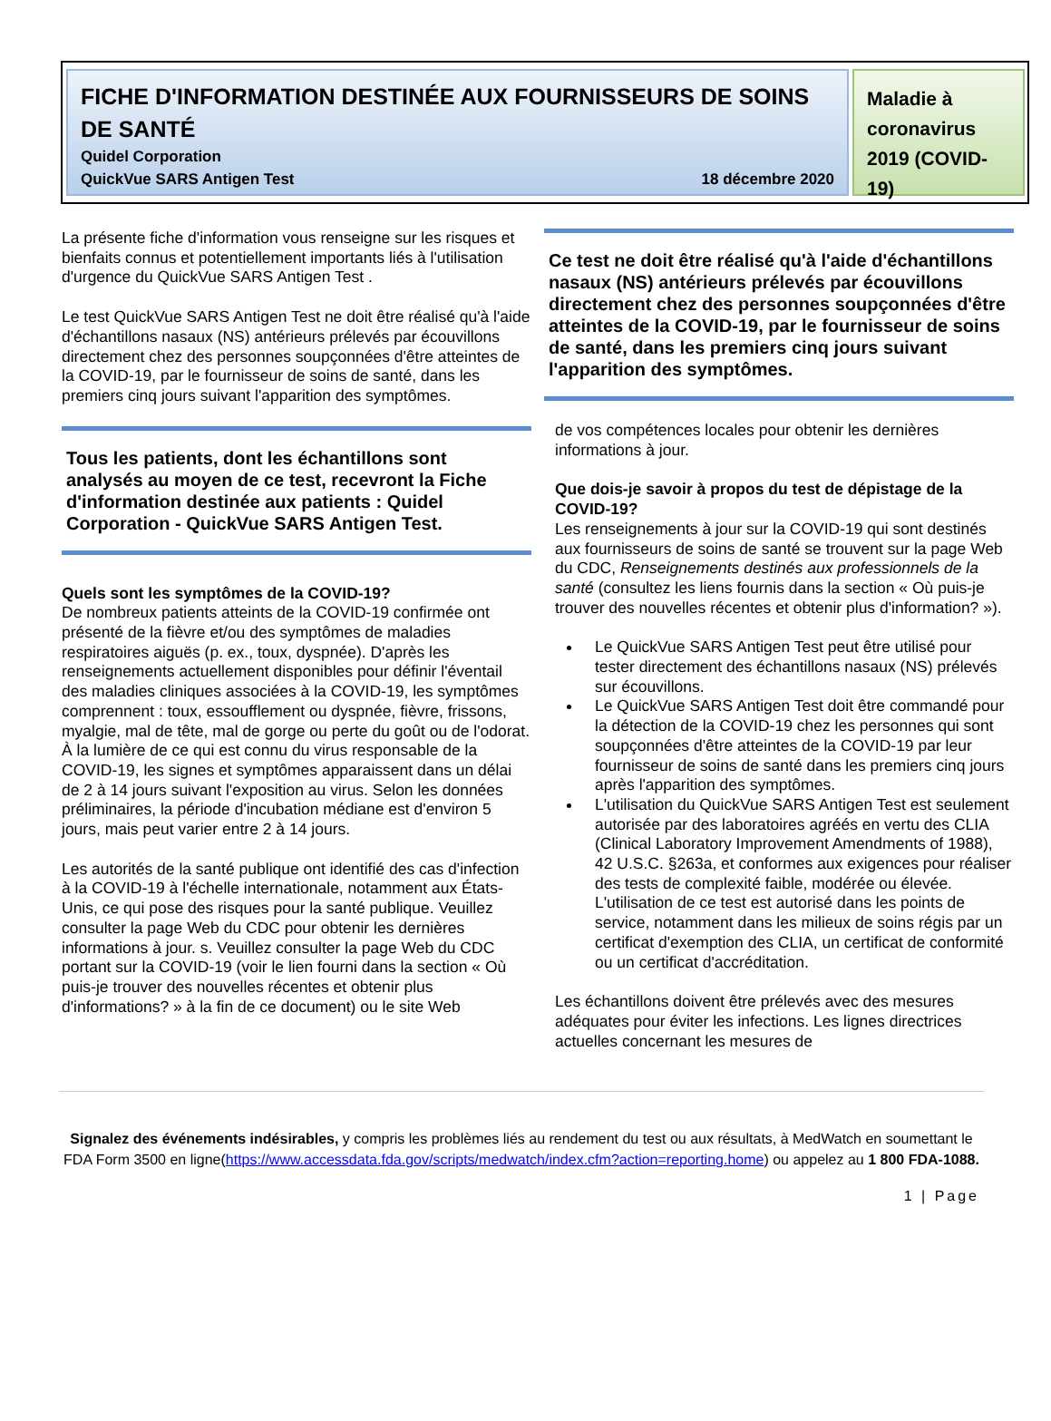FICHE D'INFORMATION DESTINÉE AUX FOURNISSEURS DE SOINS DE SANTÉ
Quidel Corporation
QuickVue SARS Antigen Test 18 décembre 2020
Maladie à coronavirus 2019 (COVID-19)
La présente fiche d'information vous renseigne sur les risques et bienfaits connus et potentiellement importants liés à l'utilisation d'urgence du QuickVue SARS Antigen Test .
Le test QuickVue SARS Antigen Test ne doit être réalisé qu'à l'aide d'échantillons nasaux (NS) antérieurs prélevés par écouvillons directement chez des personnes soupçonnées d'être atteintes de la COVID-19, par le fournisseur de soins de santé, dans les premiers cinq jours suivant l'apparition des symptômes.
Tous les patients, dont les échantillons sont analysés au moyen de ce test, recevront la Fiche d'information destinée aux patients : Quidel Corporation - QuickVue SARS Antigen Test.
Quels sont les symptômes de la COVID-19?
De nombreux patients atteints de la COVID-19 confirmée ont présenté de la fièvre et/ou des symptômes de maladies respiratoires aiguës (p. ex., toux, dyspnée). D'après les renseignements actuellement disponibles pour définir l'éventail des maladies cliniques associées à la COVID-19, les symptômes comprennent : toux, essoufflement ou dyspnée, fièvre, frissons, myalgie, mal de tête, mal de gorge ou perte du goût ou de l'odorat. À la lumière de ce qui est connu du virus responsable de la COVID-19, les signes et symptômes apparaissent dans un délai de 2 à 14 jours suivant l'exposition au virus. Selon les données préliminaires, la période d'incubation médiane est d'environ 5 jours, mais peut varier entre 2 à 14 jours.
Les autorités de la santé publique ont identifié des cas d'infection à la COVID-19 à l'échelle internationale, notamment aux États-Unis, ce qui pose des risques pour la santé publique. Veuillez consulter la page Web du CDC pour obtenir les dernières informations à jour. s. Veuillez consulter la page Web du CDC portant sur la COVID-19 (voir le lien fourni dans la section « Où puis-je trouver des nouvelles récentes et obtenir plus d'informations? » à la fin de ce document) ou le site Web
Ce test ne doit être réalisé qu'à l'aide d'échantillons nasaux (NS) antérieurs prélevés par écouvillons directement chez des personnes soupçonnées d'être atteintes de la COVID-19, par le fournisseur de soins de santé, dans les premiers cinq jours suivant l'apparition des symptômes.
de vos compétences locales pour obtenir les dernières informations à jour.
Que dois-je savoir à propos du test de dépistage de la COVID-19?
Les renseignements à jour sur la COVID-19 qui sont destinés aux fournisseurs de soins de santé se trouvent sur la page Web du CDC, Renseignements destinés aux professionnels de la santé (consultez les liens fournis dans la section « Où puis-je trouver des nouvelles récentes et obtenir plus d'information? »).
Le QuickVue SARS Antigen Test peut être utilisé pour tester directement des échantillons nasaux (NS) prélevés sur écouvillons.
Le QuickVue SARS Antigen Test doit être commandé pour la détection de la COVID-19 chez les personnes qui sont soupçonnées d'être atteintes de la COVID-19 par leur fournisseur de soins de santé dans les premiers cinq jours après l'apparition des symptômes.
L'utilisation du QuickVue SARS Antigen Test est seulement autorisée par des laboratoires agréés en vertu des CLIA (Clinical Laboratory Improvement Amendments of 1988), 42 U.S.C. §263a, et conformes aux exigences pour réaliser des tests de complexité faible, modérée ou élevée. L'utilisation de ce test est autorisé dans les points de service, notamment dans les milieux de soins régis par un certificat d'exemption des CLIA, un certificat de conformité ou un certificat d'accréditation.
Les échantillons doivent être prélevés avec des mesures adéquates pour éviter les infections. Les lignes directrices actuelles concernant les mesures de
Signalez des événements indésirables, y compris les problèmes liés au rendement du test ou aux résultats, à MedWatch en soumettant le FDA Form 3500 en ligne(https://www.accessdata.fda.gov/scripts/medwatch/index.cfm?action=reporting.home) ou appelez au 1 800 FDA-1088.
1 | Page